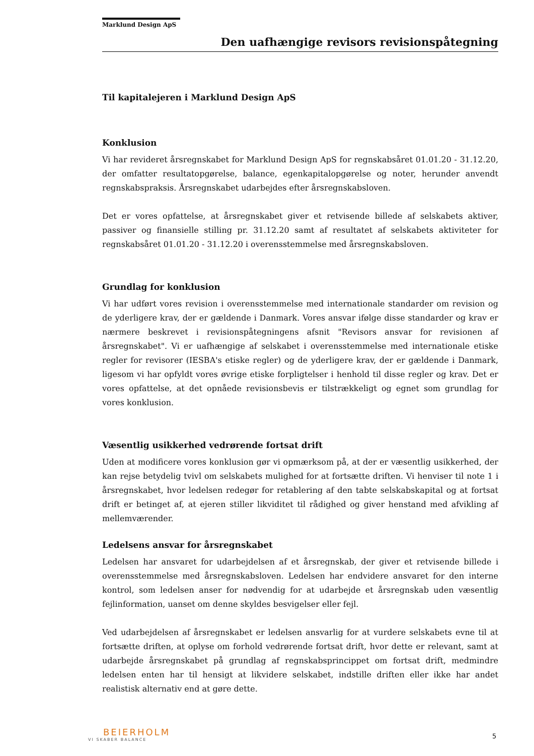Marklund Design ApS
Den uafhængige revisors revisionspåtegning
Til kapitalejeren i Marklund Design ApS
Konklusion
Vi har revideret årsregnskabet for Marklund Design ApS for regnskabsåret 01.01.20 - 31.12.20, der omfatter resultatopgørelse, balance, egenkapitalopgørelse og noter, herunder anvendt regnskabspraksis. Årsregnskabet udarbejdes efter årsregnskabsloven.
Det er vores opfattelse, at årsregnskabet giver et retvisende billede af selskabets aktiver, passiver og finansielle stilling pr. 31.12.20 samt af resultatet af selskabets aktiviteter for regnskabsåret 01.01.20 - 31.12.20 i overensstemmelse med årsregnskabsloven.
Grundlag for konklusion
Vi har udført vores revision i overensstemmelse med internationale standarder om revision og de yderligere krav, der er gældende i Danmark. Vores ansvar ifølge disse standarder og krav er nærmere beskrevet i revisionspåtegningens afsnit "Revisors ansvar for revisionen af årsregnskabet". Vi er uafhængige af selskabet i overensstemmelse med internationale etiske regler for revisorer (IESBA's etiske regler) og de yderligere krav, der er gældende i Danmark, ligesom vi har opfyldt vores øvrige etiske forpligtelser i henhold til disse regler og krav. Det er vores opfattelse, at det opnåede revisionsbevis er tilstrækkeligt og egnet som grundlag for vores konklusion.
Væsentlig usikkerhed vedrørende fortsat drift
Uden at modificere vores konklusion gør vi opmærksom på, at der er væsentlig usikkerhed, der kan rejse betydelig tvivl om selskabets mulighed for at fortsætte driften. Vi henviser til note 1 i årsregnskabet, hvor ledelsen redegør for retablering af den tabte selskabskapital og at fortsat drift er betinget af, at ejeren stiller likviditet til rådighed og giver henstand med afvikling af mellemværender.
Ledelsens ansvar for årsregnskabet
Ledelsen har ansvaret for udarbejdelsen af et årsregnskab, der giver et retvisende billede i overensstemmelse med årsregnskabsloven. Ledelsen har endvidere ansvaret for den interne kontrol, som ledelsen anser for nødvendig for at udarbejde et årsregnskab uden væsentlig fejlinformation, uanset om denne skyldes besvigelser eller fejl.
Ved udarbejdelsen af årsregnskabet er ledelsen ansvarlig for at vurdere selskabets evne til at fortsætte driften, at oplyse om forhold vedrørende fortsat drift, hvor dette er relevant, samt at udarbejde årsregnskabet på grundlag af regnskabsprincippet om fortsat drift, medmindre ledelsen enten har til hensigt at likvidere selskabet, indstille driften eller ikke har andet realistisk alternativ end at gøre dette.
BEIERHOLM
VI SKABER BALANCE
5